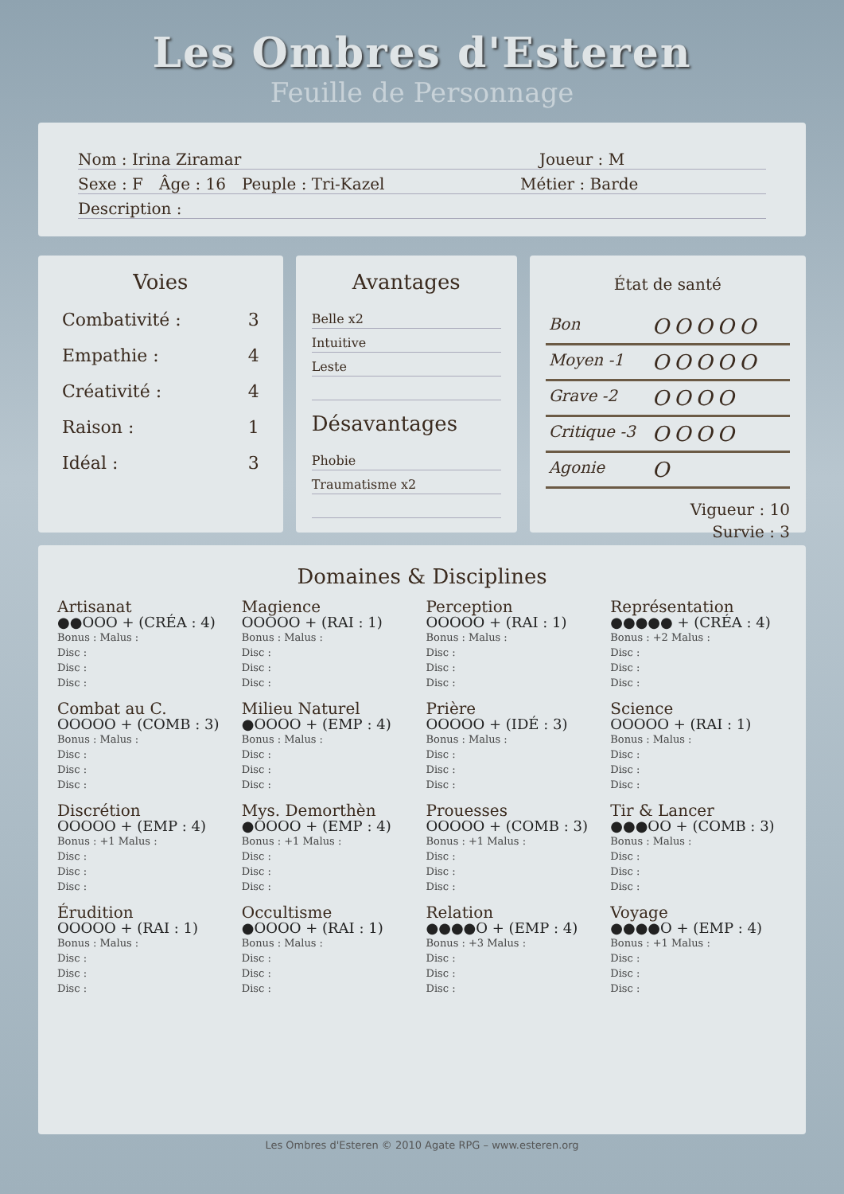Les Ombres d'Esteren
Feuille de Personnage
Nom : Irina Ziramar Joueur : M
Sexe : F Âge : 16 Peuple : Tri-Kazel Métier : Barde
Description :
Voies
Combativité : 3
Empathie : 4
Créativité : 4
Raison : 1
Idéal : 3
Avantages
Belle x2
Intuitive
Leste
Désavantages
Phobie
Traumatisme x2
État de santé
Bon OOOOO
Moyen -1 OOOOO
Grave -2 OOOO
Critique -3 OOOO
Agonie O
Vigueur : 10
Survie : 3
Domaines & Disciplines
Artisanat
●●OOO + (CRÉA : 4)
Bonus : Malus :
Disc :
Disc :
Disc :
Magience
OOOOO + (RAI : 1)
Bonus : Malus :
Disc :
Disc :
Disc :
Perception
OOOOO + (RAI : 1)
Bonus : Malus :
Disc :
Disc :
Disc :
Représentation
●●●●● + (CRÉA : 4)
Bonus : +2 Malus :
Disc :
Disc :
Disc :
Combat au C.
OOOOO + (COMB : 3)
Bonus : Malus :
Disc :
Disc :
Disc :
Milieu Naturel
●OOOO + (EMP : 4)
Bonus : Malus :
Disc :
Disc :
Disc :
Prière
OOOOO + (IDÉ : 3)
Bonus : Malus :
Disc :
Disc :
Disc :
Science
OOOOO + (RAI : 1)
Bonus : Malus :
Disc :
Disc :
Disc :
Discrétion
OOOOO + (EMP : 4)
Bonus : +1 Malus :
Disc :
Disc :
Disc :
Mys. Demorthèn
●OOOO + (EMP : 4)
Bonus : +1 Malus :
Disc :
Disc :
Disc :
Prouesses
OOOOO + (COMB : 3)
Bonus : +1 Malus :
Disc :
Disc :
Disc :
Tir & Lancer
●●●OO + (COMB : 3)
Bonus : Malus :
Disc :
Disc :
Disc :
Érudition
OOOOO + (RAI : 1)
Bonus : Malus :
Disc :
Disc :
Disc :
Occultisme
●OOOO + (RAI : 1)
Bonus : Malus :
Disc :
Disc :
Disc :
Relation
●●●●O + (EMP : 4)
Bonus : +3 Malus :
Disc :
Disc :
Disc :
Voyage
●●●●O + (EMP : 4)
Bonus : +1 Malus :
Disc :
Disc :
Disc :
Les Ombres d'Esteren © 2010 Agate RPG – www.esteren.org